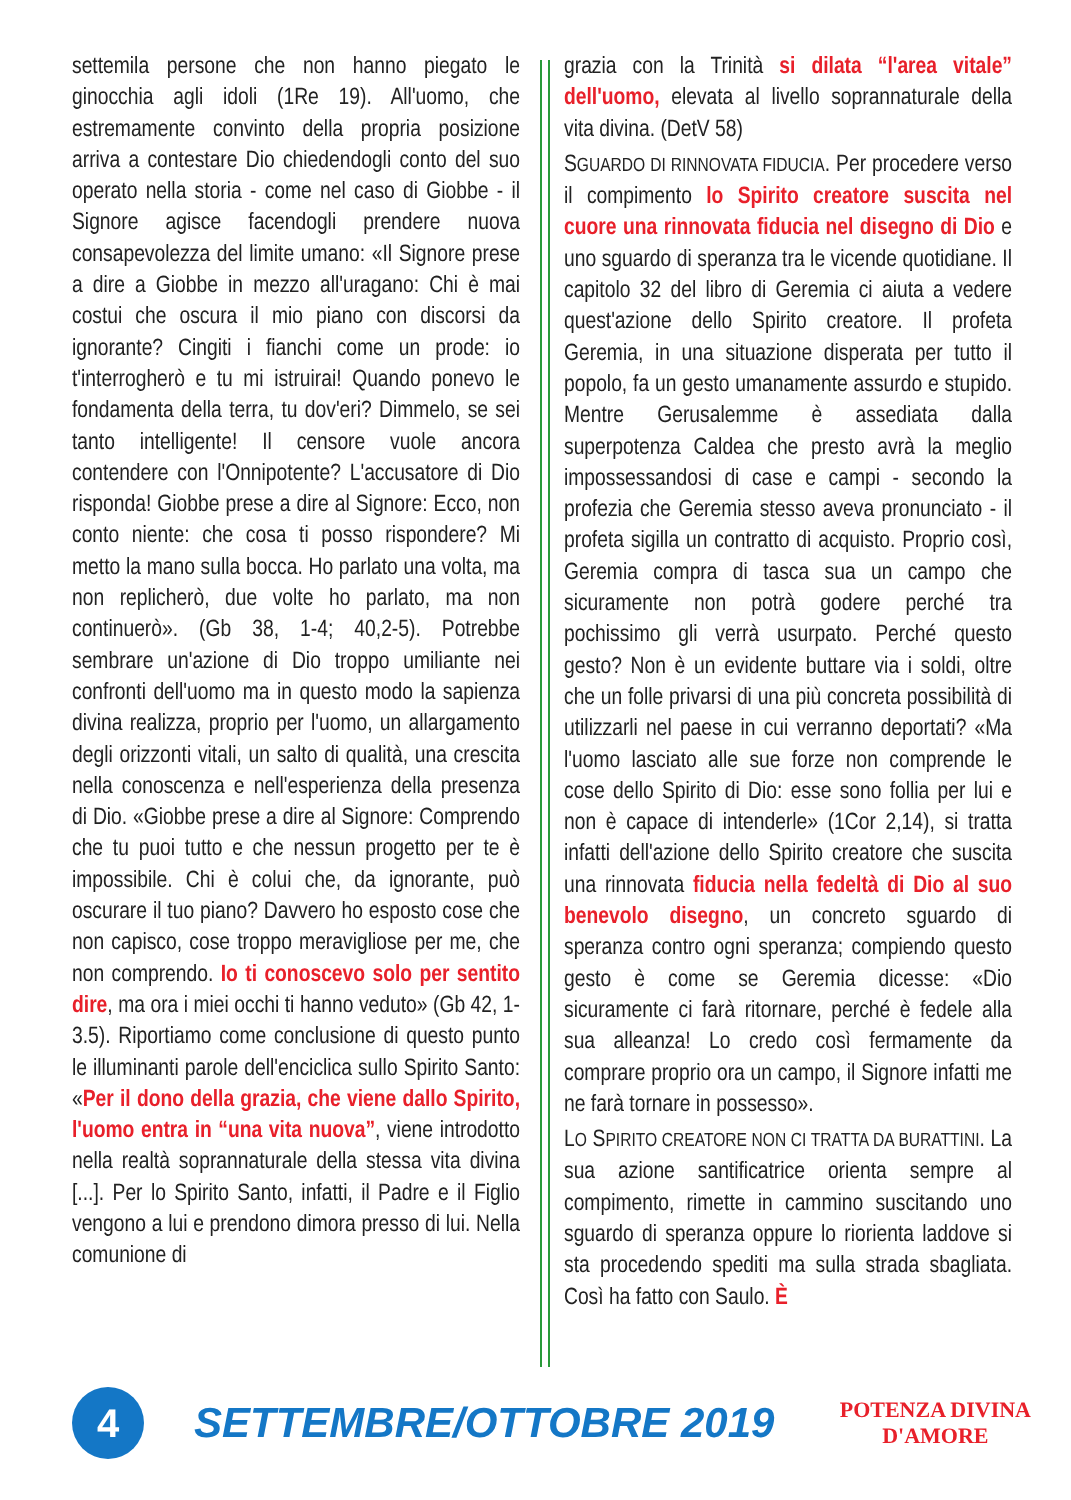settemila persone che non hanno piegato le ginocchia agli idoli (1Re 19). All'uomo, che estremamente convinto della propria posizione arriva a contestare Dio chiedendogli conto del suo operato nella storia - come nel caso di Giobbe - il Signore agisce facendogli prendere nuova consapevolezza del limite umano: «Il Signore prese a dire a Giobbe in mezzo all'uragano: Chi è mai costui che oscura il mio piano con discorsi da ignorante? Cingiti i fianchi come un prode: io t'interrogherò e tu mi istruirai! Quando ponevo le fondamenta della terra, tu dov'eri? Dimmelo, se sei tanto intelligente! Il censore vuole ancora contendere con l'Onnipotente? L'accusatore di Dio risponda! Giobbe prese a dire al Signore: Ecco, non conto niente: che cosa ti posso rispondere? Mi metto la mano sulla bocca. Ho parlato una volta, ma non replicherò, due volte ho parlato, ma non continuerò». (Gb 38, 1-4; 40,2-5). Potrebbe sembrare un'azione di Dio troppo umiliante nei confronti dell'uomo ma in questo modo la sapienza divina realizza, proprio per l'uomo, un allargamento degli orizzonti vitali, un salto di qualità, una crescita nella conoscenza e nell'esperienza della presenza di Dio. «Giobbe prese a dire al Signore: Comprendo che tu puoi tutto e che nessun progetto per te è impossibile. Chi è colui che, da ignorante, può oscurare il tuo piano? Davvero ho esposto cose che non capisco, cose troppo meravigliose per me, che non comprendo. Io ti conoscevo solo per sentito dire, ma ora i miei occhi ti hanno veduto» (Gb 42, 1-3.5). Riportiamo come conclusione di questo punto le illuminanti parole dell'enciclica sullo Spirito Santo: «Per il dono della grazia, che viene dallo Spirito, l'uomo entra in “una vita nuova”, viene introdotto nella realtà soprannaturale della stessa vita divina [...]. Per lo Spirito Santo, infatti, il Padre e il Figlio vengono a lui e prendono dimora presso di lui. Nella comunione di
grazia con la Trinità si dilata “l'area vitale” dell'uomo, elevata al livello soprannaturale della vita divina. (DetV 58)
SGUARDO DI RINNOVATA FIDUCIA. Per procedere verso il compimento lo Spirito creatore suscita nel cuore una rinnovata fiducia nel disegno di Dio e uno sguardo di speranza tra le vicende quotidiane. Il capitolo 32 del libro di Geremia ci aiuta a vedere quest'azione dello Spirito creatore. Il profeta Geremia, in una situazione disperata per tutto il popolo, fa un gesto umanamente assurdo e stupido. Mentre Gerusalemme è assediata dalla superpotenza Caldea che presto avrà la meglio impossessandosi di case e campi - secondo la profezia che Geremia stesso aveva pronunciato - il profeta sigilla un contratto di acquisto. Proprio così, Geremia compra di tasca sua un campo che sicuramente non potrà godere perché tra pochissimo gli verrà usurpato. Perché questo gesto? Non è un evidente buttare via i soldi, oltre che un folle privarsi di una più concreta possibilità di utilizzarli nel paese in cui verranno deportati? «Ma l'uomo lasciato alle sue forze non comprende le cose dello Spirito di Dio: esse sono follia per lui e non è capace di intenderle» (1Cor 2,14), si tratta infatti dell'azione dello Spirito creatore che suscita una rinnovata fiducia nella fedeltà di Dio al suo benevolo disegno, un concreto sguardo di speranza contro ogni speranza; compiendo questo gesto è come se Geremia dicesse: «Dio sicuramente ci farà ritornare, perché è fedele alla sua alleanza! Lo credo così fermamente da comprare proprio ora un campo, il Signore infatti me ne farà tornare in possesso».
LO SPIRITO CREATORE NON CI TRATTA DA BURATTINI. La sua azione santificatrice orienta sempre al compimento, rimette in cammino suscitando uno sguardo di speranza oppure lo riorienta laddove si sta procedendo spediti ma sulla strada sbagliata. Così ha fatto con Saulo. È
4
SETTEMBRE/OTTOBRE 2019
POTENZA DIVINA
D'AMORE